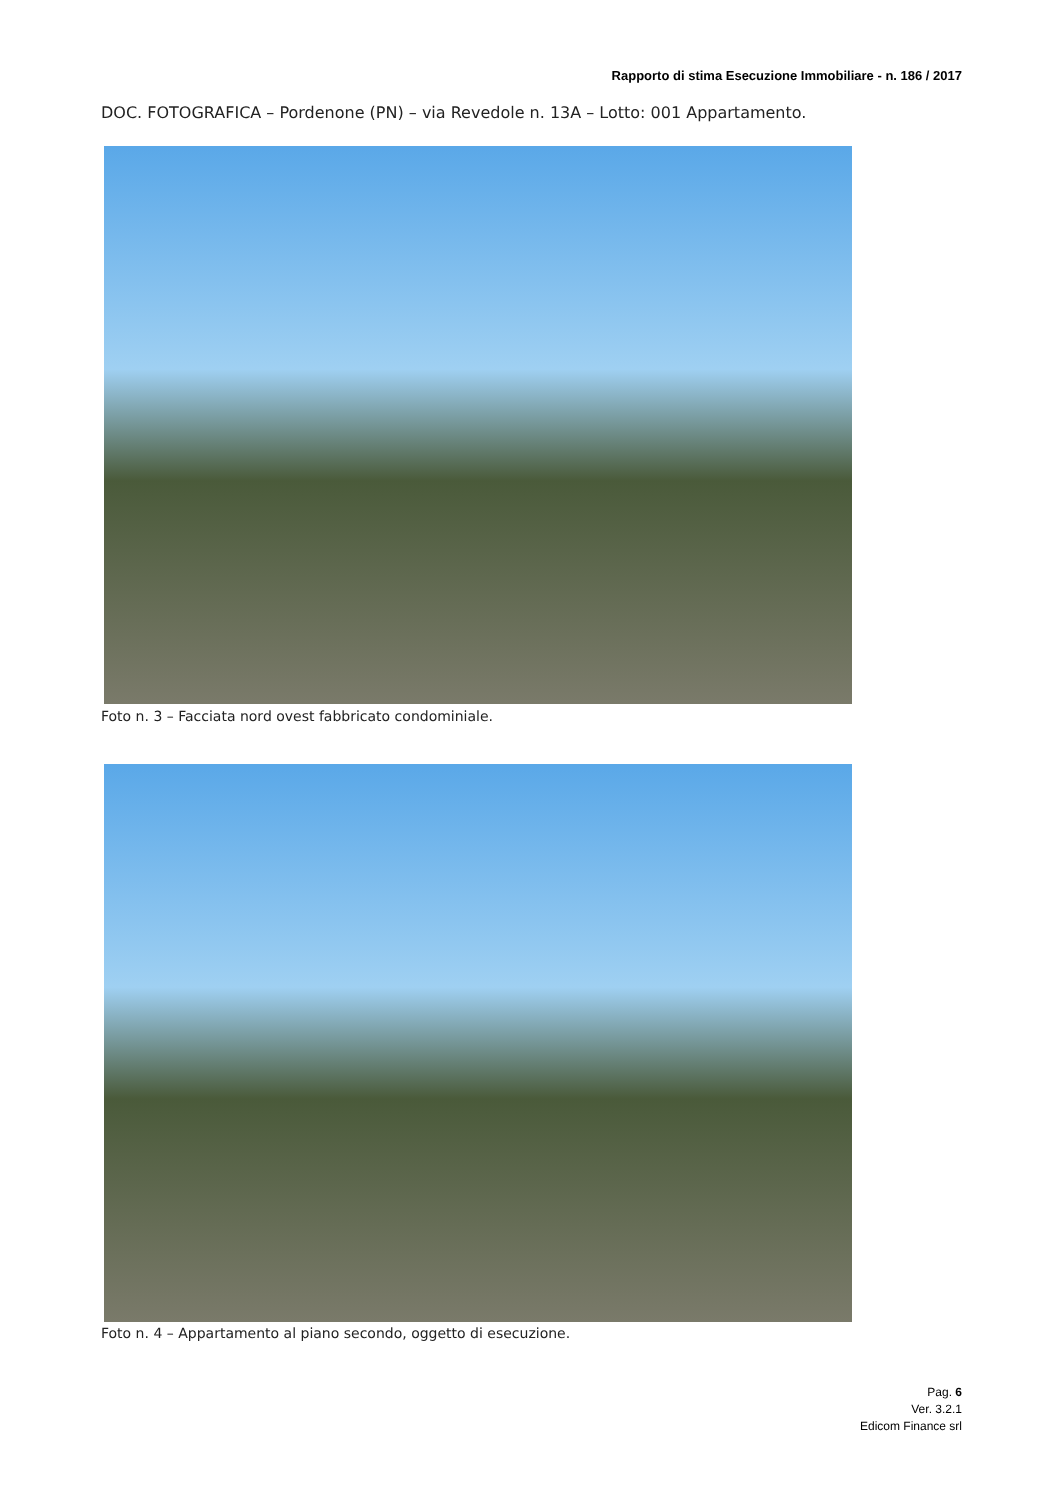Rapporto di stima Esecuzione Immobiliare - n. 186 / 2017
DOC. FOTOGRAFICA – Pordenone (PN) – via Revedole n. 13A – Lotto: 001 Appartamento.
Foto n. 3 – Facciata nord ovest fabbricato condominiale.
Foto n. 4 – Appartamento al piano secondo, oggetto di esecuzione.
Pag. 6
Ver. 3.2.1
Edicom Finance srl